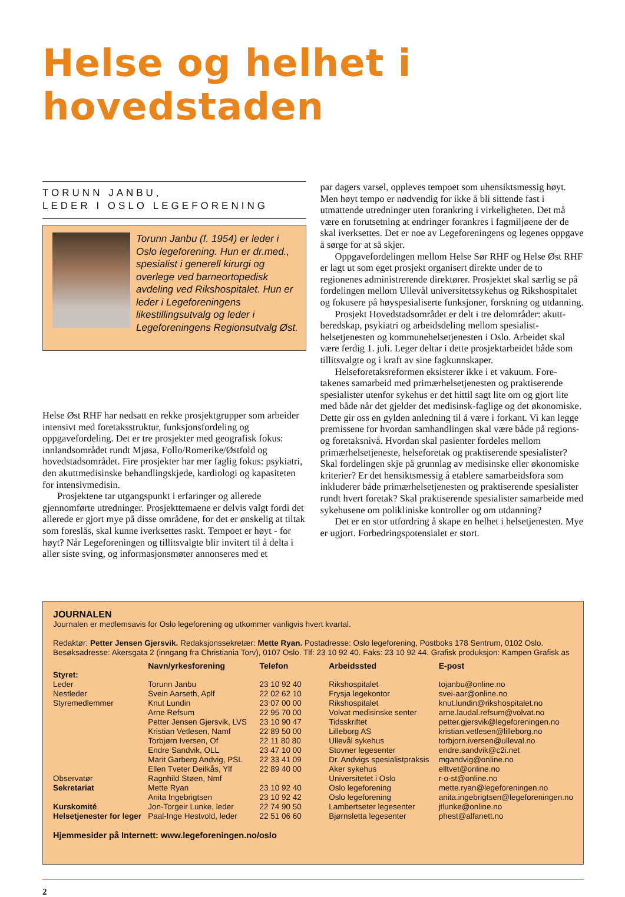Helse og helhet i hovedstaden
TORUNN JANBU,
LEDER I OSLO LEGEFORENING
Torunn Janbu (f. 1954) er leder i Oslo legeforening. Hun er dr.med., spesialist i generell kirurgi og overlege ved barneortopedisk avdeling ved Rikshospitalet. Hun er leder i Legeforeningens likestillingsutvalg og leder i Legeforeningens Regionsutvalg Øst.
Helse Øst RHF har nedsatt en rekke prosjektgrupper som arbeider intensivt med foretaksstruktur, funksjonsfordeling og oppgavefordeling. Det er tre prosjekter med geografisk fokus: innlandsområdet rundt Mjøsa, Follo/Romerike/Østfold og hovedstadsområdet. Fire prosjekter har mer faglig fokus: psykiatri, den akuttmedisinske behandlingskjede, kardiologi og kapasiteten for intensivmedisin.
Prosjektene tar utgangspunkt i erfaringer og allerede gjennomførte utredninger. Prosjekttemaene er delvis valgt fordi det allerede er gjort mye på disse områdene, for det er ønskelig at tiltak som foreslås, skal kunne iverksettes raskt. Tempoet er høyt - for høyt? Når Legeforeningen og tillitsvalgte blir invitert til å delta i aller siste sving, og informasjonsmøter annonseres med et
par dagers varsel, oppleves tempoet som uhensiktsmessig høyt. Men høyt tempo er nødvendig for ikke å bli sittende fast i utmattende utredninger uten forankring i virkeligheten. Det må være en forutsetning at endringer forankres i fagmiljøene der de skal iverksettes. Det er noe av Legeforeningens og legenes oppgave å sørge for at så skjer.
Oppgavefordelingen mellom Helse Sør RHF og Helse Øst RHF er lagt ut som eget prosjekt organisert direkte under de to regionenes administrerende direktører. Prosjektet skal særlig se på fordelingen mellom Ullevål universitetssykehus og Rikshospitalet og fokusere på høyspesialiserte funksjoner, forskning og utdanning.
Prosjekt Hovedstadsområdet er delt i tre delområder: akutt-beredskap, psykiatri og arbeidsdeling mellom spesialist-helsetjenesten og kommunehelsetjenesten i Oslo. Arbeidet skal være ferdig 1. juli. Leger deltar i dette prosjektarbeidet både som tillitsvalgte og i kraft av sine fagkunnskaper.
Helseforetaksreformen eksisterer ikke i et vakuum. Fore-takenes samarbeid med primærhelsetjenesten og praktiserende spesialister utenfor sykehus er det hittil sagt lite om og gjort lite med både når det gjelder det medisinsk-faglige og det økonomiske. Dette gir oss en gylden anledning til å være i forkant. Vi kan legge premissene for hvordan samhandlingen skal være både på regions- og foretaksnivå. Hvordan skal pasienter fordeles mellom primærhelsetjeneste, helseforetak og praktiserende spesialister? Skal fordelingen skje på grunnlag av medisinske eller økonomiske kriterier? Er det hensiktsmessig å etablere samarbeidsfora som inkluderer både primærhelsetjenesten og praktiserende spesialister rundt hvert foretak? Skal praktiserende spesialister samarbeide med sykehusene om polikliniske kontroller og om utdanning?
Det er en stor utfordring å skape en helhet i helsetjenesten. Mye er ugjort. Forbedringspotensialet er stort.
JOURNALEN
Journalen er medlemsavis for Oslo legeforening og utkommer vanligvis hvert kvartal.
Redaktør: Petter Jensen Gjersvik. Redaksjonssekretær: Mette Ryan. Postadresse: Oslo legeforening, Postboks 178 Sentrum, 0102 Oslo. Besøksadresse: Akersgata 2 (inngang fra Christiania Torv), 0107 Oslo. Tlf: 23 10 92 40. Faks: 23 10 92 44. Grafisk produksjon: Kampen Grafisk as
| | Navn/yrkesforening | Telefon | Arbeidssted | E-post |
| --- | --- | --- | --- | --- |
| Styret: | | | | |
| Leder | Torunn Janbu | 23 10 92 40 | Rikshospitalet | tojanbu@online.no |
| Nestleder | Svein Aarseth, Aplf | 22 02 62 10 | Frysja legekontor | svei-aar@online.no |
| Styremedlemmer | Knut Lundin | 23 07 00 00 | Rikshospitalet | knut.lundin@rikshospitalet.no |
| | Arne Refsum | 22 95 70 00 | Volvat medisinske senter | arne.laudal.refsum@volvat.no |
| | Petter Jensen Gjersvik, LVS | 23 10 90 47 | Tidsskriftet | petter.gjersvik@legeforeningen.no |
| | Kristian Vetlesen, Namf | 22 89 50 00 | Lilleborg AS | kristian.vetlesen@lilleborg.no |
| | Torbjørn Iversen, Of | 22 11 80 80 | Ullevål sykehus | torbjorn.iversen@ulleval.no |
| | Endre Sandvik, OLL | 23 47 10 00 | Stovner legesenter | endre.sandvik@c2i.net |
| | Marit Garberg Andvig, PSL | 22 33 41 09 | Dr. Andvigs spesialistpraksis | mgandvig@online.no |
| | Ellen Tveter Deilkås, Ylf | 22 89 40 00 | Aker sykehus | elltvet@online.no |
| Observatør | Ragnhild Støen, Nmf | | Universitetet i Oslo | r-o-st@online.no |
| Sekretariat | Mette Ryan | 23 10 92 40 | Oslo legeforening | mette.ryan@legeforeningen.no |
| | Anita Ingebrigtsen | 23 10 92 42 | Oslo legeforening | anita.ingebrigtsen@legeforeningen.no |
| Kurskomité | Jon-Torgeir Lunke, leder | 22 74 90 50 | Lambertseter legesenter | jtlunke@online.no |
| Helsetjenester for leger | Paal-Inge Hestvold, leder | 22 51 06 60 | Bjørnsletta legesenter | phest@alfanett.no |
Hjemmesider på Internett: www.legeforeningen.no/oslo
2